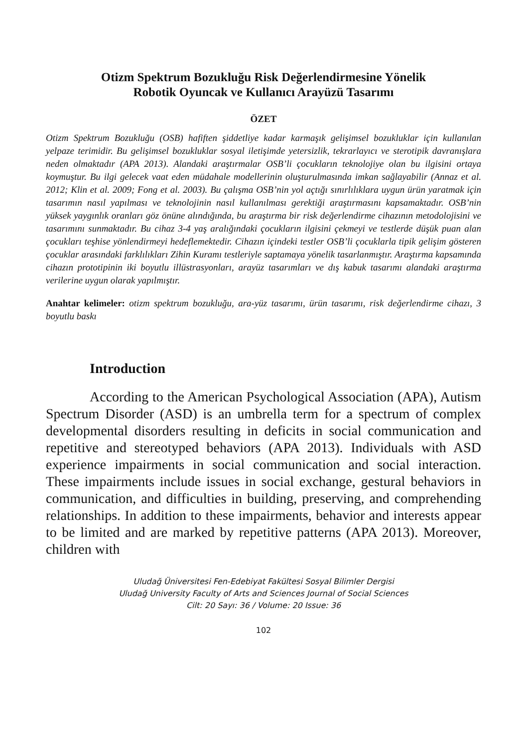Otizm Spektrum Bozukluğu Risk Değerlendirmesine Yönelik
Robotik Oyuncak ve Kullanıcı Arayüzü Tasarımı
ÖZET
Otizm Spektrum Bozukluğu (OSB) hafiften şiddetliye kadar karmaşık gelişimsel bozukluklar için kullanılan yelpaze terimidir. Bu gelişimsel bozukluklar sosyal iletişimde yetersizlik, tekrarlayıcı ve sterotipik davranışlara neden olmaktadır (APA 2013). Alandaki araştırmalar OSB’li çocukların teknolojiye olan bu ilgisini ortaya koymuştur. Bu ilgi gelecek vaat eden müdahale modellerinin oluşturulmasında imkan sağlayabilir (Annaz et al. 2012; Klin et al. 2009; Fong et al. 2003). Bu çalışma OSB’nin yol açtığı sınırlılıklara uygun ürün yaratmak için tasarımın nasıl yapılması ve teknolojinin nasıl kullanılması gerektiği araştırmasını kapsamaktadır. OSB’nin yüksek yaygınlık oranları göz önüne alındığında, bu araştırma bir risk değerlendirme cihazının metodolojisini ve tasarımını sunmaktadır. Bu cihaz 3-4 yaş aralığındaki çocukların ilgisini çekmeyi ve testlerde düşük puan alan çocukları teşhise yönlendirmeyi hedeflemektedir. Cihazın içindeki testler OSB’li çocuklarla tipik gelişim gösteren çocuklar arasındaki farklılıkları Zihin Kuramı testleriyle saptamaya yönelik tasarlanmıştır. Araştırma kapsamında cihazın prototipinin iki boyutlu illüstrasyonları, arayüz tasarımları ve dış kabuk tasarımı alandaki araştırma verilerine uygun olarak yapılmıştır.
Anahtar kelimeler: otizm spektrum bozukluğu, ara-yüz tasarımı, ürün tasarımı, risk değerlendirme cihazı, 3 boyutlu baskı
Introduction
According to the American Psychological Association (APA), Autism Spectrum Disorder (ASD) is an umbrella term for a spectrum of complex developmental disorders resulting in deficits in social communication and repetitive and stereotyped behaviors (APA 2013). Individuals with ASD experience impairments in social communication and social interaction. These impairments include issues in social exchange, gestural behaviors in communication, and difficulties in building, preserving, and comprehending relationships. In addition to these impairments, behavior and interests appear to be limited and are marked by repetitive patterns (APA 2013). Moreover, children with
Uludağ Üniversitesi Fen-Edebiyat Fakültesi Sosyal Bilimler Dergisi
Uludağ University Faculty of Arts and Sciences Journal of Social Sciences
Cilt: 20 Sayı: 36 / Volume: 20 Issue: 36
102